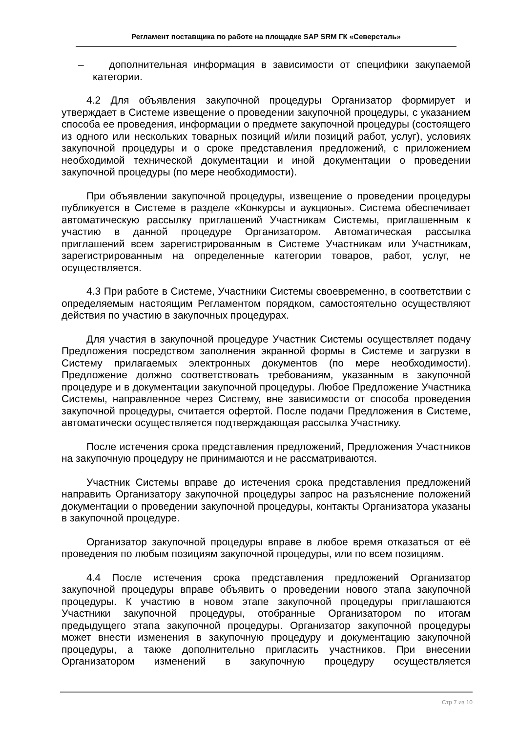Регламент поставщика по работе на площадке SAP SRM ГК «Северсталь»
– дополнительная информация в зависимости от специфики закупаемой категории.
4.2 Для объявления закупочной процедуры Организатор формирует и утверждает в Системе извещение о проведении закупочной процедуры, с указанием способа ее проведения, информации о предмете закупочной процедуры (состоящего из одного или нескольких товарных позиций и/или позиций работ, услуг), условиях закупочной процедуры и о сроке представления предложений, с приложением необходимой технической документации и иной документации о проведении закупочной процедуры (по мере необходимости).
При объявлении закупочной процедуры, извещение о проведении процедуры публикуется в Системе в разделе «Конкурсы и аукционы». Система обеспечивает автоматическую рассылку приглашений Участникам Системы, приглашенным к участию в данной процедуре Организатором. Автоматическая рассылка приглашений всем зарегистрированным в Системе Участникам или Участникам, зарегистрированным на определенные категории товаров, работ, услуг, не осуществляется.
4.3 При работе в Системе, Участники Системы своевременно, в соответствии с определяемым настоящим Регламентом порядком, самостоятельно осуществляют действия по участию в закупочных процедурах.
Для участия в закупочной процедуре Участник Системы осуществляет подачу Предложения посредством заполнения экранной формы в Системе и загрузки в Систему прилагаемых электронных документов (по мере необходимости). Предложение должно соответствовать требованиям, указанным в закупочной процедуре и в документации закупочной процедуры. Любое Предложение Участника Системы, направленное через Систему, вне зависимости от способа проведения закупочной процедуры, считается офертой. После подачи Предложения в Системе, автоматически осуществляется подтверждающая рассылка Участнику.
После истечения срока представления предложений, Предложения Участников на закупочную процедуру не принимаются и не рассматриваются.
Участник Системы вправе до истечения срока представления предложений направить Организатору закупочной процедуры запрос на разъяснение положений документации о проведении закупочной процедуры, контакты Организатора указаны в закупочной процедуре.
Организатор закупочной процедуры вправе в любое время отказаться от её проведения по любым позициям закупочной процедуры, или по всем позициям.
4.4 После истечения срока представления предложений Организатор закупочной процедуры вправе объявить о проведении нового этапа закупочной процедуры. К участию в новом этапе закупочной процедуры приглашаются Участники закупочной процедуры, отобранные Организатором по итогам предыдущего этапа закупочной процедуры. Организатор закупочной процедуры может внести изменения в закупочную процедуру и документацию закупочной процедуры, а также дополнительно пригласить участников. При внесении Организатором изменений в закупочную процедуру осуществляется
Стр 7 из 10